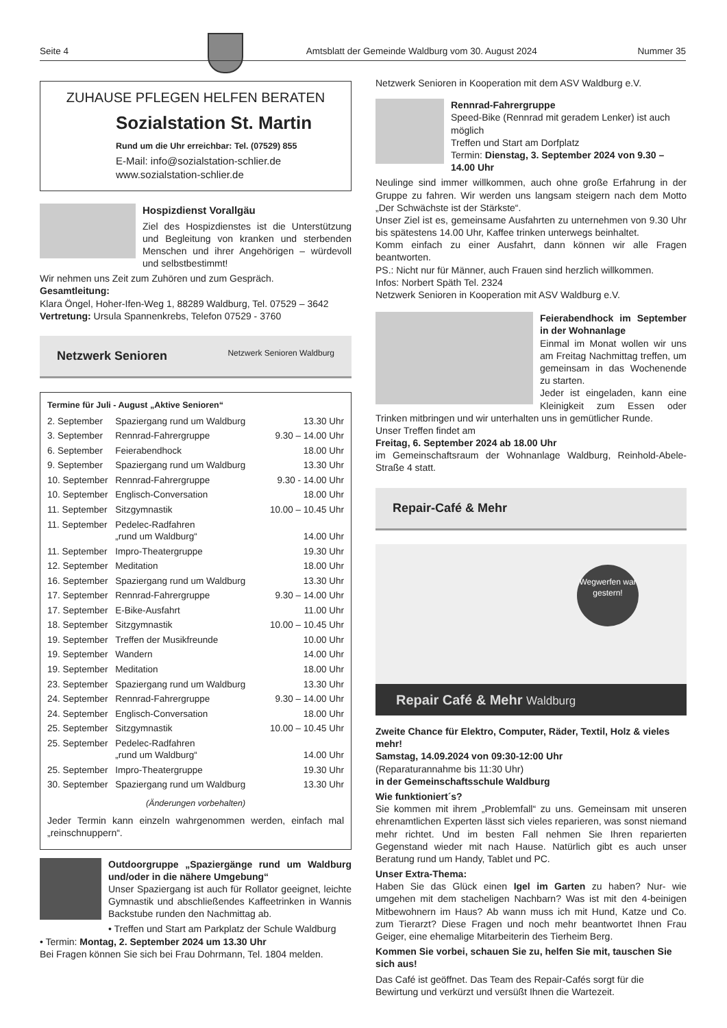Seite 4 Amtsblatt der Gemeinde Waldburg vom 30. August 2024 Nummer 35
ZUHAUSE PFLEGEN HELFEN BERATEN
Sozialstation St. Martin
Rund um die Uhr erreichbar: Tel. (07529) 855
E-Mail: info@sozialstation-schlier.de
www.sozialstation-schlier.de
Hospizdienst Vorallgäu
Ziel des Hospizdienstes ist die Unterstützung und Begleitung von kranken und sterbenden Menschen und ihrer Angehörigen – würdevoll und selbstbestimmt!
Wir nehmen uns Zeit zum Zuhören und zum Gespräch.
Gesamtleitung:
Klara Öngel, Hoher-Ifen-Weg 1, 88289 Waldburg, Tel. 07529 – 3642
Vertretung: Ursula Spannenkrebs, Telefon 07529 - 3760
Netzwerk Senioren Netzwerk Senioren Waldburg
Termine für Juli - August „Aktive Senioren“
| 2. September | Spaziergang rund um Waldburg | 13.30 Uhr |
| 3. September | Rennrad-Fahrergruppe | 9.30 – 14.00 Uhr |
| 6. September | Feierabendhock | 18.00 Uhr |
| 9. September | Spaziergang rund um Waldburg | 13.30 Uhr |
| 10. September | Rennrad-Fahrergruppe | 9.30 - 14.00 Uhr |
| 10. September | Englisch-Conversation | 18.00 Uhr |
| 11. September | Sitzgymnastik | 10.00 – 10.45 Uhr |
| 11. September | Pedelec-Radfahren „rund um Waldburg“ | 14.00 Uhr |
| 11. September | Impro-Theatergruppe | 19.30 Uhr |
| 12. September | Meditation | 18.00 Uhr |
| 16. September | Spaziergang rund um Waldburg | 13.30 Uhr |
| 17. September | Rennrad-Fahrergruppe | 9.30 – 14.00 Uhr |
| 17. September | E-Bike-Ausfahrt | 11.00 Uhr |
| 18. September | Sitzgymnastik | 10.00 – 10.45 Uhr |
| 19. September | Treffen der Musikfreunde | 10.00 Uhr |
| 19. September | Wandern | 14.00 Uhr |
| 19. September | Meditation | 18.00 Uhr |
| 23. September | Spaziergang rund um Waldburg | 13.30 Uhr |
| 24. September | Rennrad-Fahrergruppe | 9.30 – 14.00 Uhr |
| 24. September | Englisch-Conversation | 18.00 Uhr |
| 25. September | Sitzgymnastik | 10.00 – 10.45 Uhr |
| 25. September | Pedelec-Radfahren „rund um Waldburg“ | 14.00 Uhr |
| 25. September | Impro-Theatergruppe | 19.30 Uhr |
| 30. September | Spaziergang rund um Waldburg | 13.30 Uhr |
(Änderungen vorbehalten)
Jeder Termin kann einzeln wahrgenommen werden, einfach mal „reinschnuppern“.
Outdoorgruppe „Spaziergänge rund um Waldburg und/oder in die nähere Umgebung“
Unser Spaziergang ist auch für Rollator geeignet, leichte Gymnastik und abschließendes Kaffeetrinken in Wannis Backstube runden den Nachmittag ab.
• Treffen und Start am Parkplatz der Schule Waldburg
• Termin: Montag, 2. September 2024 um 13.30 Uhr
Bei Fragen können Sie sich bei Frau Dohrmann, Tel. 1804 melden.
Netzwerk Senioren in Kooperation mit dem ASV Waldburg e.V.
Rennrad-Fahrergruppe
Speed-Bike (Rennrad mit geradem Lenker) ist auch möglich
Treffen und Start am Dorfplatz
Termin: Dienstag, 3. September 2024 von 9.30 – 14.00 Uhr
Neulinge sind immer willkommen, auch ohne große Erfahrung in der Gruppe zu fahren. Wir werden uns langsam steigern nach dem Motto „Der Schwächste ist der Stärkste“.
Unser Ziel ist es, gemeinsame Ausfahrten zu unternehmen von 9.30 Uhr bis spätestens 14.00 Uhr, Kaffee trinken unterwegs beinhaltet.
Komm einfach zu einer Ausfahrt, dann können wir alle Fragen beantworten.
PS.: Nicht nur für Männer, auch Frauen sind herzlich willkommen.
Infos: Norbert Späth Tel. 2324
Netzwerk Senioren in Kooperation mit ASV Waldburg e.V.
Feierabendhock im September in der Wohnanlage
Einmal im Monat wollen wir uns am Freitag Nachmittag treffen, um gemeinsam in das Wochenende zu starten.
Jeder ist eingeladen, kann eine Kleinigkeit zum Essen oder Trinken mitbringen und wir unterhalten uns in gemütlicher Runde.
Unser Treffen findet am
Freitag, 6. September 2024 ab 18.00 Uhr
im Gemeinschaftsraum der Wohnanlage Waldburg, Reinhold-Abele-Straße 4 statt.
Repair-Café & Mehr
Wegwerfen war gestern!
Repair Café & Mehr Waldburg
Zweite Chance für Elektro, Computer, Räder, Textil, Holz & vieles mehr!
Samstag, 14.09.2024 von 09:30-12:00 Uhr
(Reparaturannahme bis 11:30 Uhr)
in der Gemeinschaftsschule Waldburg
Wie funktioniert´s?
Sie kommen mit ihrem „Problemfall“ zu uns. Gemeinsam mit unseren ehrenamtlichen Experten lässt sich vieles reparieren, was sonst niemand mehr richtet. Und im besten Fall nehmen Sie Ihren reparierten Gegenstand wieder mit nach Hause. Natürlich gibt es auch unser Beratung rund um Handy, Tablet und PC.
Unser Extra-Thema:
Haben Sie das Glück einen Igel im Garten zu haben? Nur- wie umgehen mit dem stacheligen Nachbarn? Was ist mit den 4-beinigen Mitbewohnern im Haus? Ab wann muss ich mit Hund, Katze und Co. zum Tierarzt? Diese Fragen und noch mehr beantwortet Ihnen Frau Geiger, eine ehemalige Mitarbeiterin des Tierheim Berg.
Kommen Sie vorbei, schauen Sie zu, helfen Sie mit, tauschen Sie sich aus!
Das Café ist geöffnet. Das Team des Repair-Cafés sorgt für die Bewirtung und verkürzt und versüßt Ihnen die Wartezeit.